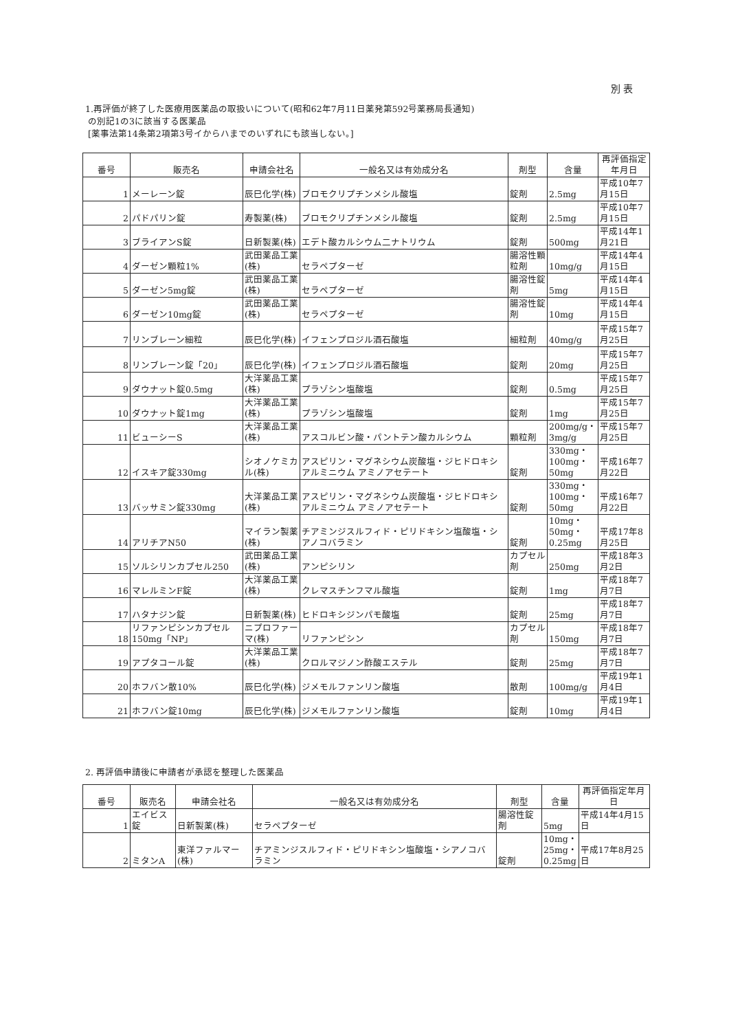別 表
1.再評価が終了した医療用医薬品の取扱いについて(昭和62年7月11日薬発第592号薬務局長通知)
の別記1の3に該当する医薬品
[薬事法第14条第2項第3号イからハまでのいずれにも該当しない。]
| 番号 | 販売名 | 申請会社名 | 一般名又は有効成分名 | 剤型 | 含量 | 再評価指定年月日 |
| --- | --- | --- | --- | --- | --- | --- |
| 1 | メーレーン錠 | 辰巳化学(株) | ブロモクリプチンメシル酸塩 | 錠剤 | 2.5mg | 平成10年7月15日 |
| 2 | パドパリン錠 | 寿製薬(株) | ブロモクリプチンメシル酸塩 | 錠剤 | 2.5mg | 平成10年7月15日 |
| 3 | ブライアンS錠 | 日新製薬(株) | エデト酸カルシウム二ナトリウム | 錠剤 | 500mg | 平成14年1月21日 |
| 4 | ダーゼン顆粒1% | 武田薬品工業(株) | セラペプターゼ | 腸溶性顆粒剤 | 10mg/g | 平成14年4月15日 |
| 5 | ダーゼン5mg錠 | 武田薬品工業(株) | セラペプターゼ | 腸溶性錠剤 | 5mg | 平成14年4月15日 |
| 6 | ダーゼン10mg錠 | 武田薬品工業(株) | セラペプターゼ | 腸溶性錠剤 | 10mg | 平成14年4月15日 |
| 7 | リンブレーン細粒 | 辰巳化学(株) | イフェンプロジル酒石酸塩 | 細粒剤 | 40mg/g | 平成15年7月25日 |
| 8 | リンブレーン錠「20」 | 辰巳化学(株) | イフェンプロジル酒石酸塩 | 錠剤 | 20mg | 平成15年7月25日 |
| 9 | ダウナット錠0.5mg | 大洋薬品工業(株) | プラゾシン塩酸塩 | 錠剤 | 0.5mg | 平成15年7月25日 |
| 10 | ダウナット錠1mg | 大洋薬品工業(株) | プラゾシン塩酸塩 | 錠剤 | 1mg | 平成15年7月25日 |
| 11 | ビューシーS | 大洋薬品工業(株) | アスコルビン酸・パントテン酸カルシウム | 顆粒剤 | 200mg/g・ 3mg/g | 平成15年7月25日 |
| 12 | イスキア錠330mg | シオノケミカル(株) | アスピリン・マグネシウム炭酸塩・ジヒドロキシアルミニウム アミノアセテート | 錠剤 | 330mg・ 100mg・ 50mg | 平成16年7月22日 |
| 13 | バッサミン錠330mg | 大洋薬品工業(株) | アスピリン・マグネシウム炭酸塩・ジヒドロキシアルミニウム アミノアセテート | 錠剤 | 330mg・ 100mg・ 50mg | 平成16年7月22日 |
| 14 | アリチアN50 | マイラン製薬(株) | チアミンジスルフィド・ピリドキシン塩酸塩・シアノコバラミン | 錠剤 | 10mg・ 50mg・ 0.25mg | 平成17年8月25日 |
| 15 | ソルシリンカプセル250 | 武田薬品工業(株) | アンピシリン | カプセル剤 | 250mg | 平成18年3月2日 |
| 16 | マレルミンF錠 | 大洋薬品工業(株) | クレマスチンフマル酸塩 | 錠剤 | 1mg | 平成18年7月7日 |
| 17 | ハタナジン錠 | 日新製薬(株) | ヒドロキシジンパモ酸塩 | 錠剤 | 25mg | 平成18年7月7日 |
| 18 | リファンピシンカプセル150mg「NP」 | ニプロファーマ(株) | リファンピシン | カプセル剤 | 150mg | 平成18年7月7日 |
| 19 | アプタコール錠 | 大洋薬品工業(株) | クロルマジノン酢酸エステル | 錠剤 | 25mg | 平成18年7月7日 |
| 20 | ホフバン散10% | 辰巳化学(株) | ジメモルファンリン酸塩 | 散剤 | 100mg/g | 平成19年1月4日 |
| 21 | ホフバン錠10mg | 辰巳化学(株) | ジメモルファンリン酸塩 | 錠剤 | 10mg | 平成19年1月4日 |
2. 再評価申請後に申請者が承認を整理した医薬品
| 番号 | 販売名 | 申請会社名 | 一般名又は有効成分名 | 剤型 | 含量 | 再評価指定年月日 |
| --- | --- | --- | --- | --- | --- | --- |
| 1 | エイビス錠 | 日新製薬(株) | セラペプターゼ | 腸溶性錠剤 | 5mg | 平成14年4月15日 |
| 2 | ミタンA | 東洋ファルマー(株) | チアミンジスルフィド・ピリドキシン塩酸塩・シアノコバラミン | 錠剤 | 10mg・ 25mg・ 0.25mg | 平成17年8月25日 |